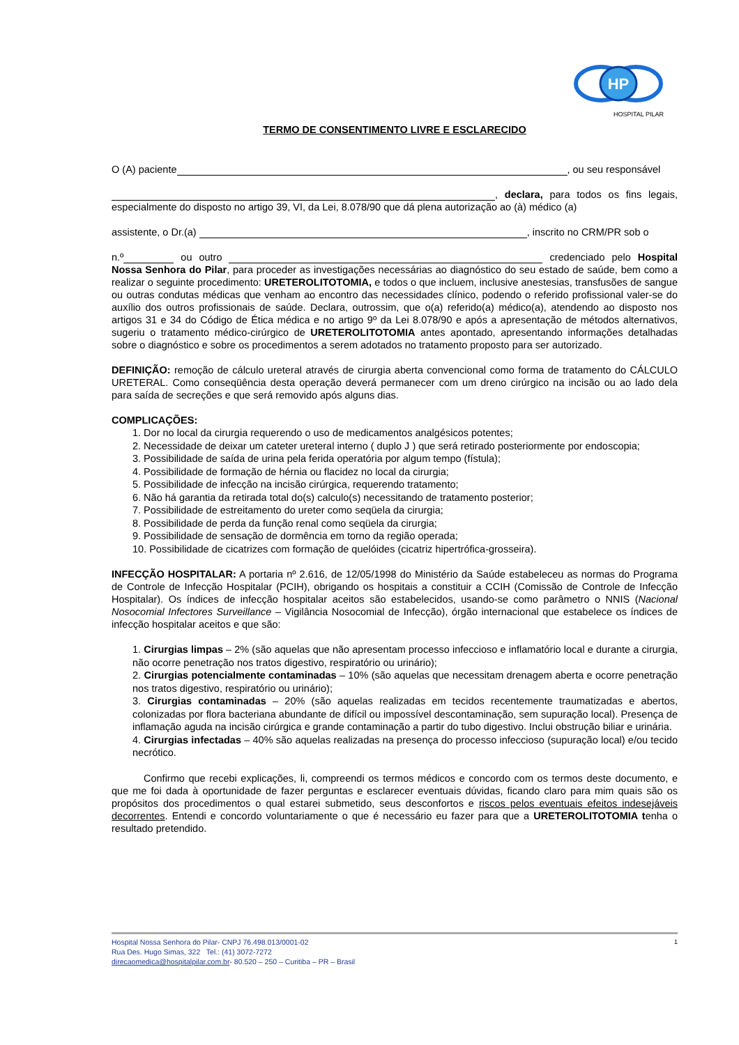HP
HOSPITAL PILAR
TERMO DE CONSENTIMENTO LIVRE E ESCLARECIDO
O (A) paciente , ou seu responsável
, declara, para todos os fins legais, especialmente do disposto no artigo 39, VI, da Lei, 8.078/90 que dá plena autorização ao (à) médico (a)
assistente, o Dr.(a) , inscrito no CRM/PR sob o
n.º ou outro credenciado pelo Hospital Nossa Senhora do Pilar, para proceder as investigações necessárias ao diagnóstico do seu estado de saúde, bem como a realizar o seguinte procedimento: URETEROLITOTOMIA, e todos o que incluem, inclusive anestesias, transfusões de sangue ou outras condutas médicas que venham ao encontro das necessidades clínico, podendo o referido profissional valer-se do auxílio dos outros profissionais de saúde. Declara, outrossim, que o(a) referido(a) médico(a), atendendo ao disposto nos artigos 31 e 34 do Código de Ética médica e no artigo 9º da Lei 8.078/90 e após a apresentação de métodos alternativos, sugeriu o tratamento médico-cirúrgico de URETEROLITOTOMIA antes apontado, apresentando informações detalhadas sobre o diagnóstico e sobre os procedimentos a serem adotados no tratamento proposto para ser autorizado.
DEFINIÇÃO: remoção de cálculo ureteral através de cirurgia aberta convencional como forma de tratamento do CÁLCULO URETERAL. Como conseqüência desta operação deverá permanecer com um dreno cirúrgico na incisão ou ao lado dela para saída de secreções e que será removido após alguns dias.
COMPLICAÇÕES:
1. Dor no local da cirurgia requerendo o uso de medicamentos analgésicos potentes;
2. Necessidade de deixar um cateter ureteral interno ( duplo J ) que será retirado posteriormente por endoscopia;
3. Possibilidade de saída de urina pela ferida operatória por algum tempo (fístula);
4. Possibilidade de formação de hérnia ou flacidez no local da cirurgia;
5. Possibilidade de infecção na incisão cirúrgica, requerendo tratamento;
6. Não há garantia da retirada total do(s) calculo(s) necessitando de tratamento posterior;
7. Possibilidade de estreitamento do ureter como seqüela da cirurgia;
8. Possibilidade de perda da função renal como seqüela da cirurgia;
9. Possibilidade de sensação de dormência em torno da região operada;
10. Possibilidade de cicatrizes com formação de quelóides (cicatriz hipertrófica-grosseira).
INFECÇÃO HOSPITALAR: A portaria nº 2.616, de 12/05/1998 do Ministério da Saúde estabeleceu as normas do Programa de Controle de Infecção Hospitalar (PCIH), obrigando os hospitais a constituir a CCIH (Comissão de Controle de Infecção Hospitalar). Os índices de infecção hospitalar aceitos são estabelecidos, usando-se como parâmetro o NNIS (Nacional Nosocomial Infectores Surveillance – Vigilância Nosocomial de Infecção), órgão internacional que estabelece os índices de infecção hospitalar aceitos e que são:
1. Cirurgias limpas – 2% (são aquelas que não apresentam processo infeccioso e inflamatório local e durante a cirurgia, não ocorre penetração nos tratos digestivo, respiratório ou urinário);
2. Cirurgias potencialmente contaminadas – 10% (são aquelas que necessitam drenagem aberta e ocorre penetração nos tratos digestivo, respiratório ou urinário);
3. Cirurgias contaminadas – 20% (são aquelas realizadas em tecidos recentemente traumatizadas e abertos, colonizadas por flora bacteriana abundante de difícil ou impossível descontaminação, sem supuração local). Presença de inflamação aguda na incisão cirúrgica e grande contaminação a partir do tubo digestivo. Inclui obstrução biliar e urinária.
4. Cirurgias infectadas – 40% são aquelas realizadas na presença do processo infeccioso (supuração local) e/ou tecido necrótico.
Confirmo que recebi explicações, li, compreendi os termos médicos e concordo com os termos deste documento, e que me foi dada à oportunidade de fazer perguntas e esclarecer eventuais dúvidas, ficando claro para mim quais são os propósitos dos procedimentos o qual estarei submetido, seus desconfortos e riscos pelos eventuais efeitos indesejáveis decorrentes. Entendi e concordo voluntariamente o que é necessário eu fazer para que a URETEROLITOTOMIA tenha o resultado pretendido.
1 Hospital Nossa Senhora do Pilar- CNPJ 76.498.013/0001-02
Rua Des. Hugo Simas, 322 Tel.: (41) 3072-7272
direcaomedica@hospitalpilar.com.br- 80.520 – 250 – Curitiba – PR – Brasil